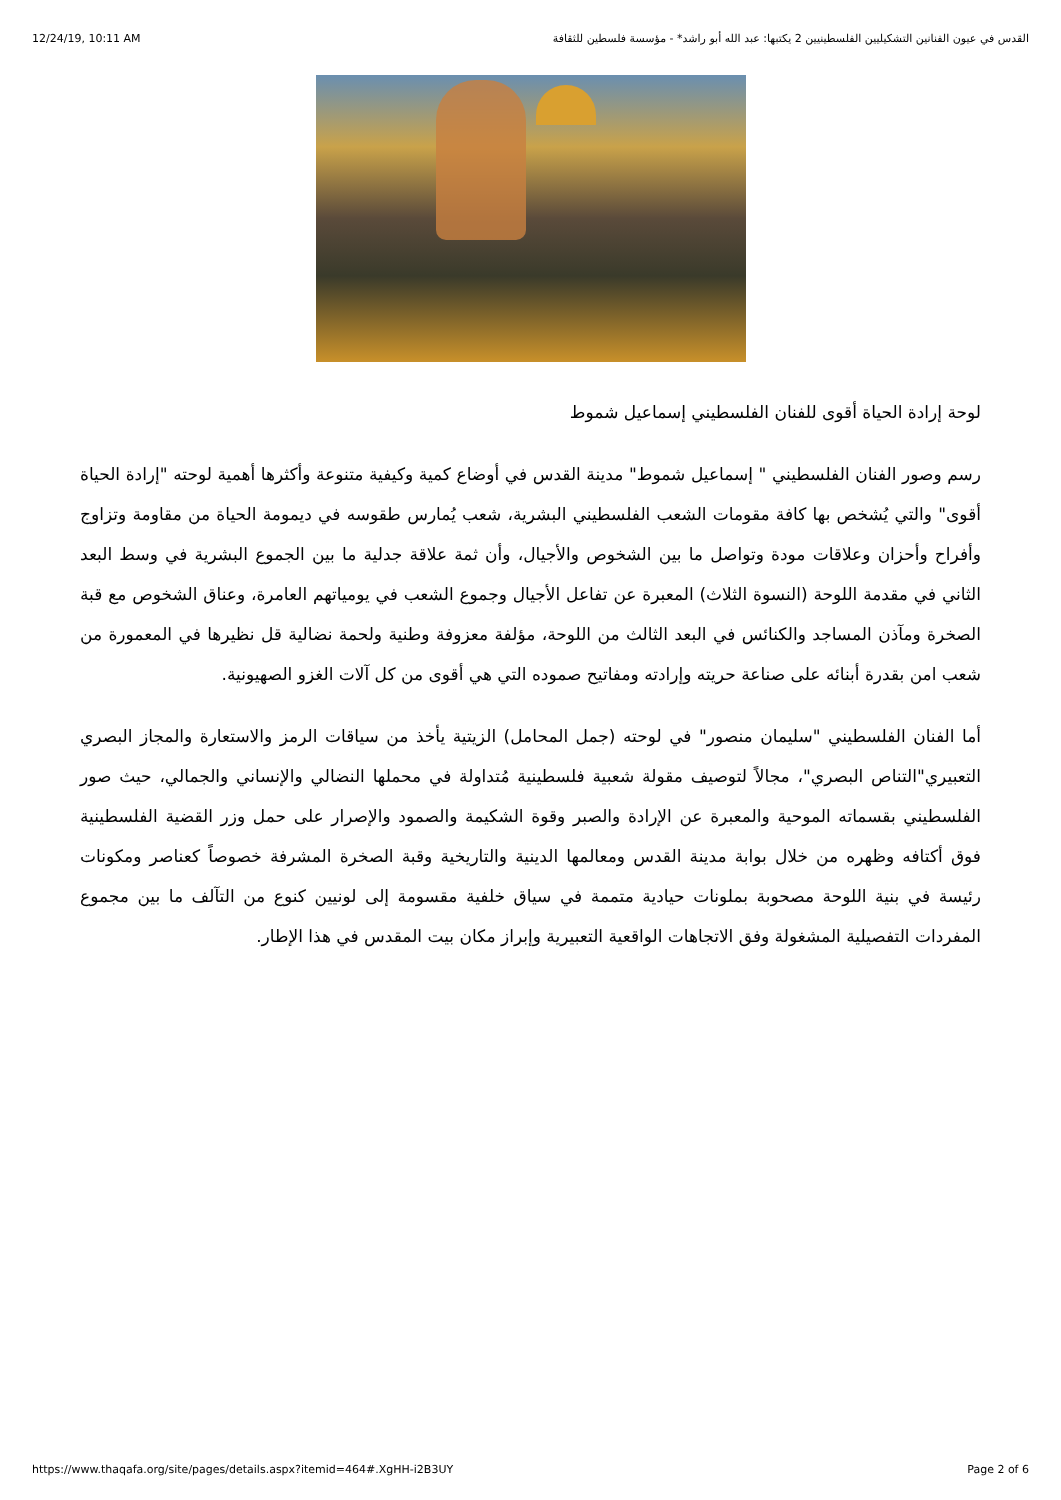12/24/19, 10:11 AM القدس في عيون الفنانين التشكيليين الفلسطينيين 2 يكتبها: عبد الله أبو راشد* - مؤسسة فلسطين للثقافة
لوحة إرادة الحياة أقوى للفنان الفلسطيني إسماعيل شموط
رسم وصور الفنان الفلسطيني " إسماعيل شموط" مدينة القدس في أوضاع كمية وكيفية متنوعة وأكثرها أهمية لوحته "إرادة الحياة أقوى" والتي يُشخص بها كافة مقومات الشعب الفلسطيني البشرية، شعب يُمارس طقوسه في ديمومة الحياة من مقاومة وتزاوج وأفراح وأحزان وعلاقات مودة وتواصل ما بين الشخوص والأجيال، وأن ثمة علاقة جدلية ما بين الجموع البشرية في وسط البعد الثاني في مقدمة اللوحة (النسوة الثلاث) المعبرة عن تفاعل الأجيال وجموع الشعب في يومياتهم العامرة، وعناق الشخوص مع قبة الصخرة ومآذن المساجد والكنائس في البعد الثالث من اللوحة، مؤلفة معزوفة وطنية ولحمة نضالية قل نظيرها في المعمورة من شعب امن بقدرة أبنائه على صناعة حريته وإرادته ومفاتيح صموده التي هي أقوى من كل آلات الغزو الصهيونية.
أما الفنان الفلسطيني "سليمان منصور" في لوحته (جمل المحامل) الزيتية يأخذ من سياقات الرمز والاستعارة والمجاز البصري التعبيري"التناص البصري"، مجالاً لتوصيف مقولة شعبية فلسطينية مُتداولة في محملها النضالي والإنساني والجمالي، حيث صور الفلسطيني بقسماته الموحية والمعبرة عن الإرادة والصبر وقوة الشكيمة والصمود والإصرار على حمل وزر القضية الفلسطينية فوق أكتافه وظهره من خلال بوابة مدينة القدس ومعالمها الدينية والتاريخية وقبة الصخرة المشرفة خصوصاً كعناصر ومكونات رئيسة في بنية اللوحة مصحوبة بملونات حيادية متممة في سياق خلفية مقسومة إلى لونيين كنوع من التآلف ما بين مجموع المفردات التفصيلية المشغولة وفق الاتجاهات الواقعية التعبيرية وإبراز مكان بيت المقدس في هذا الإطار.
https://www.thaqafa.org/site/pages/details.aspx?itemid=464#.XgHH-i2B3UY Page 2 of 6